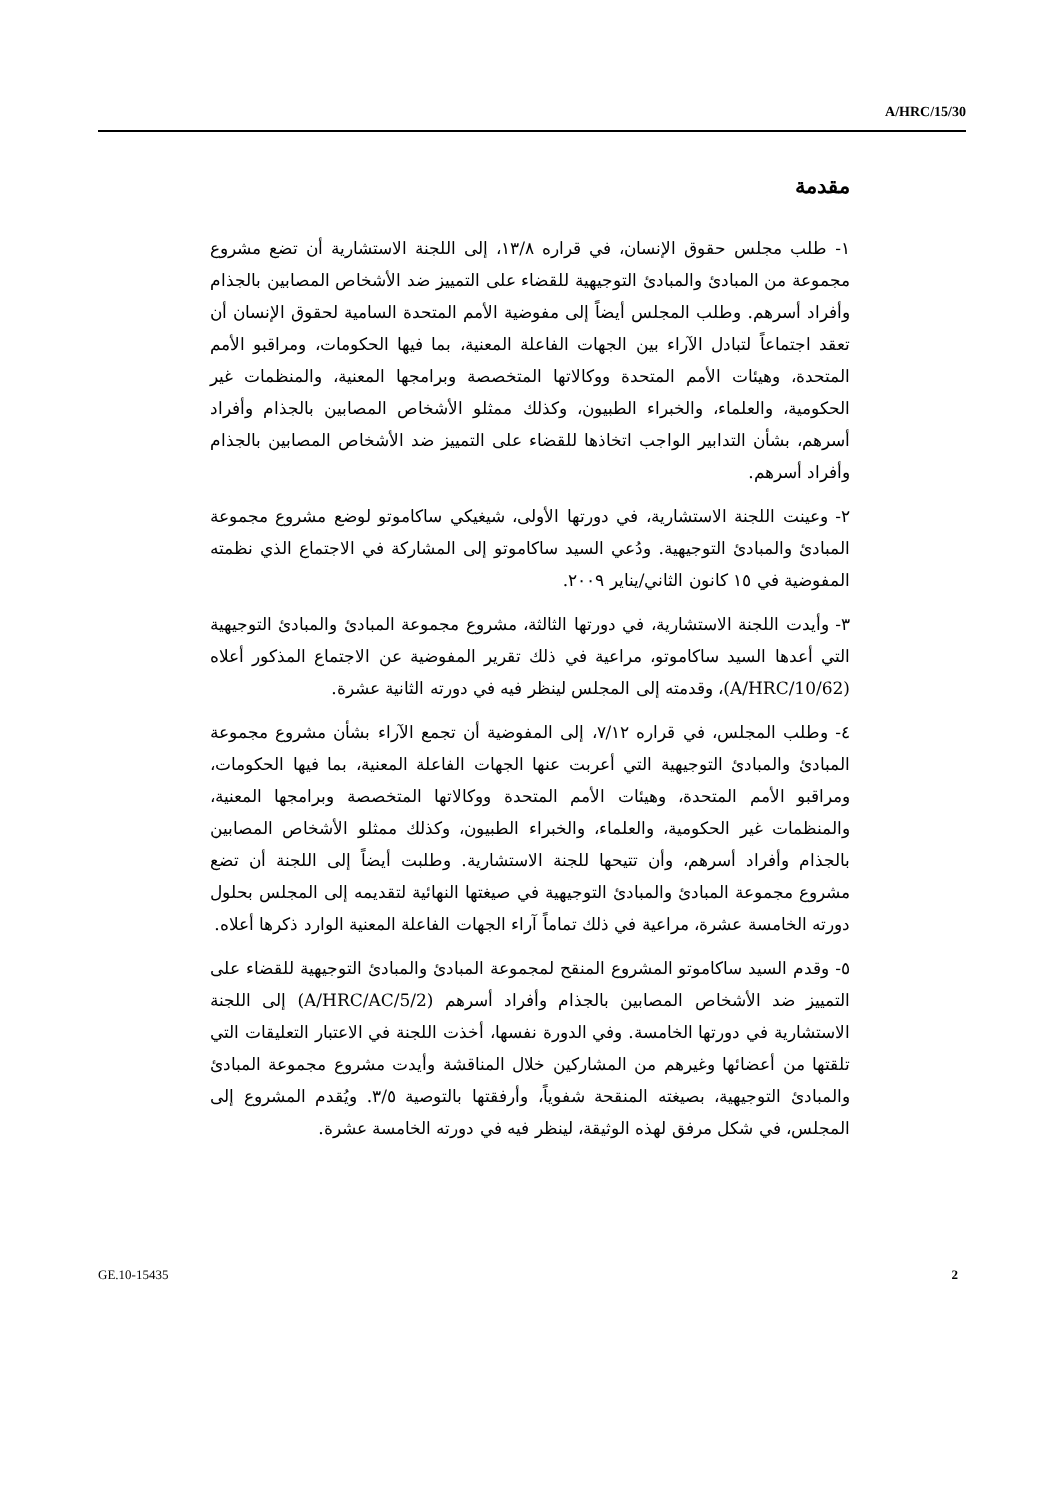A/HRC/15/30
مقدمة
١- طلب مجلس حقوق الإنسان، في قراره ١٣/٨، إلى اللجنة الاستشارية أن تضع مشروع مجموعة من المبادئ والمبادئ التوجيهية للقضاء على التمييز ضد الأشخاص المصابين بالجذام وأفراد أسرهم. وطلب المجلس أيضاً إلى مفوضية الأمم المتحدة السامية لحقوق الإنسان أن تعقد اجتماعاً لتبادل الآراء بين الجهات الفاعلة المعنية، بما فيها الحكومات، ومراقبو الأمم المتحدة، وهيئات الأمم المتحدة ووكالاتها المتخصصة وبرامجها المعنية، والمنظمات غير الحكومية، والعلماء، والخبراء الطبيون، وكذلك ممثلو الأشخاص المصابين بالجذام وأفراد أسرهم، بشأن التدابير الواجب اتخاذها للقضاء على التمييز ضد الأشخاص المصابين بالجذام وأفراد أسرهم.
٢- وعينت اللجنة الاستشارية، في دورتها الأولى، شيغيكي ساكاموتو لوضع مشروع مجموعة المبادئ والمبادئ التوجيهية. ودُعي السيد ساكاموتو إلى المشاركة في الاجتماع الذي نظمته المفوضية في ١٥ كانون الثاني/يناير ٢٠٠٩.
٣- وأيدت اللجنة الاستشارية، في دورتها الثالثة، مشروع مجموعة المبادئ والمبادئ التوجيهية التي أعدها السيد ساكاموتو، مراعية في ذلك تقرير المفوضية عن الاجتماع المذكور أعلاه (A/HRC/10/62)، وقدمته إلى المجلس لينظر فيه في دورته الثانية عشرة.
٤- وطلب المجلس، في قراره ٧/١٢، إلى المفوضية أن تجمع الآراء بشأن مشروع مجموعة المبادئ والمبادئ التوجيهية التي أعربت عنها الجهات الفاعلة المعنية، بما فيها الحكومات، ومراقبو الأمم المتحدة، وهيئات الأمم المتحدة ووكالاتها المتخصصة وبرامجها المعنية، والمنظمات غير الحكومية، والعلماء، والخبراء الطبيون، وكذلك ممثلو الأشخاص المصابين بالجذام وأفراد أسرهم، وأن تتيحها للجنة الاستشارية. وطلبت أيضاً إلى اللجنة أن تضع مشروع مجموعة المبادئ والمبادئ التوجيهية في صيغتها النهائية لتقديمه إلى المجلس بحلول دورته الخامسة عشرة، مراعية في ذلك تماماً آراء الجهات الفاعلة المعنية الوارد ذكرها أعلاه.
٥- وقدم السيد ساكاموتو المشروع المنقح لمجموعة المبادئ والمبادئ التوجيهية للقضاء على التمييز ضد الأشخاص المصابين بالجذام وأفراد أسرهم (A/HRC/AC/5/2) إلى اللجنة الاستشارية في دورتها الخامسة. وفي الدورة نفسها، أخذت اللجنة في الاعتبار التعليقات التي تلقتها من أعضائها وغيرهم من المشاركين خلال المناقشة وأيدت مشروع مجموعة المبادئ والمبادئ التوجيهية، بصيغته المنقحة شفوياً، وأرفقتها بالتوصية ٣/٥. ويُقدم المشروع إلى المجلس، في شكل مرفق لهذه الوثيقة، لينظر فيه في دورته الخامسة عشرة.
GE.10-15435 2